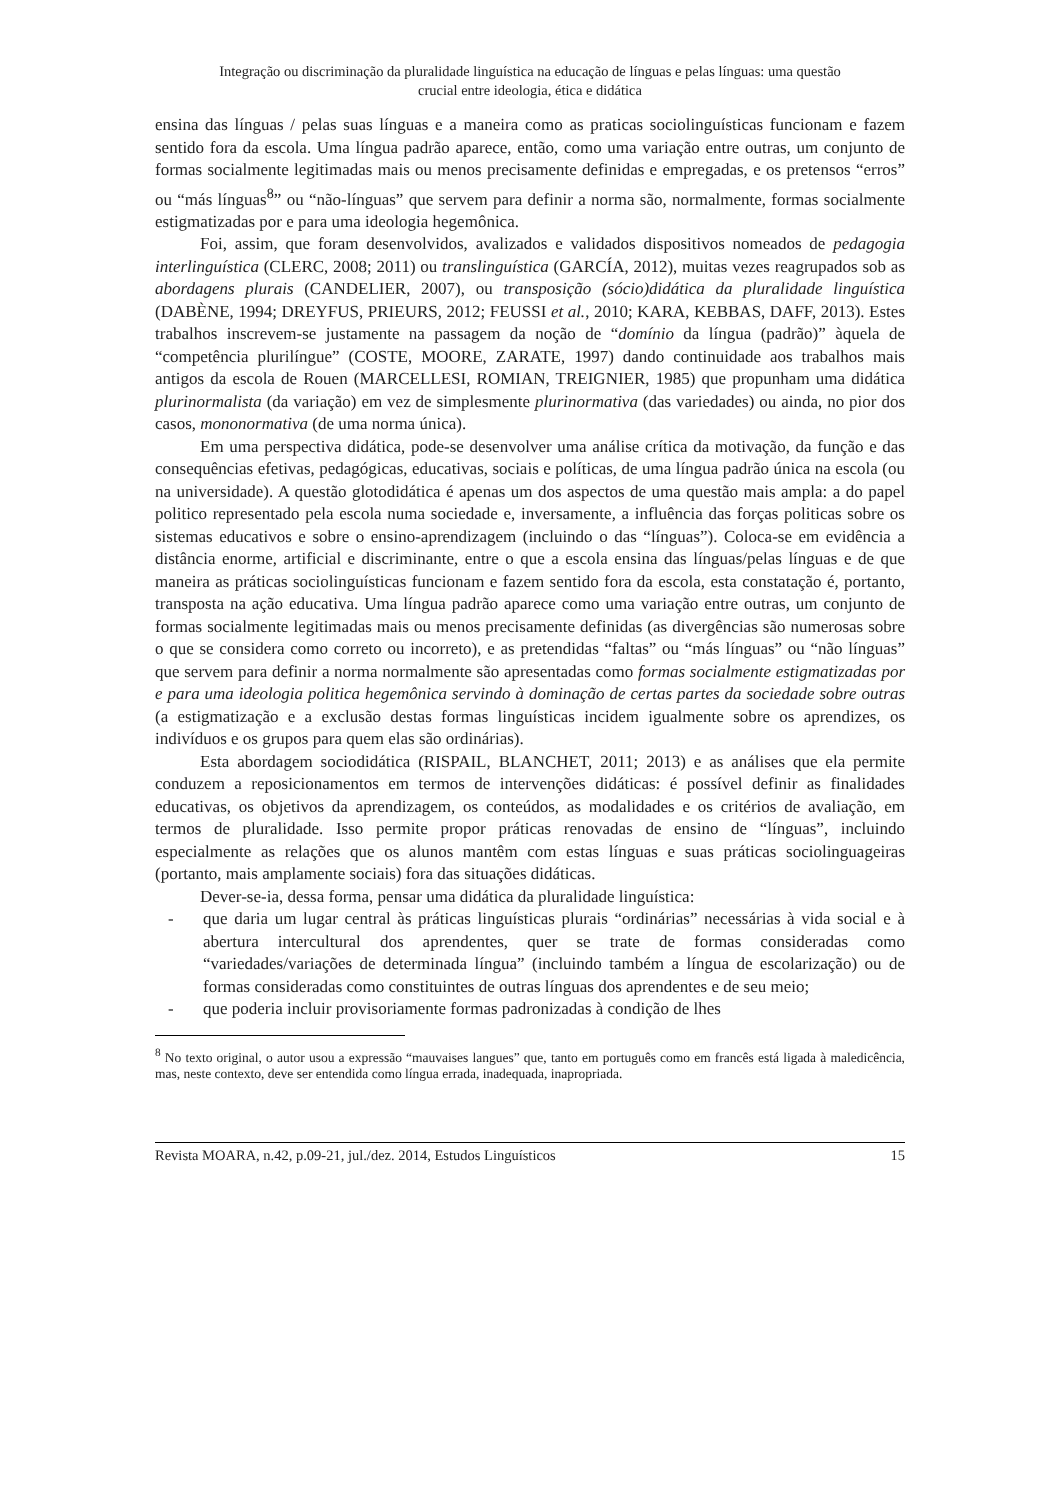Integração ou discriminação da pluralidade linguística na educação de línguas e pelas línguas: uma questão
crucial entre ideologia, ética e didática
ensina das línguas / pelas suas línguas e a maneira como as praticas sociolinguísticas funcionam e fazem sentido fora da escola. Uma língua padrão aparece, então, como uma variação entre outras, um conjunto de formas socialmente legitimadas mais ou menos precisamente definidas e empregadas, e os pretensos “erros” ou “más línguas<sup>8</sup>” ou “não-línguas” que servem para definir a norma são, normalmente, formas socialmente estigmatizadas por e para uma ideologia hegemônica.
Foi, assim, que foram desenvolvidos, avalizados e validados dispositivos nomeados de pedagogia interlinguística (CLERC, 2008; 2011) ou translinguística (GARCÍA, 2012), muitas vezes reagrupados sob as abordagens plurais (CANDELIER, 2007), ou transposição (sócio)didática da pluralidade linguística (DABÈNE, 1994; DREYFUS, PRIEURS, 2012; FEUSSI et al., 2010; KARA, KEBBAS, DAFF, 2013). Estes trabalhos inscrevem-se justamente na passagem da noção de “domínio da língua (padrão)” àquela de “competência plurilíngue” (COSTE, MOORE, ZARATE, 1997) dando continuidade aos trabalhos mais antigos da escola de Rouen (MARCELLESI, ROMIAN, TREIGNIER, 1985) que propunham uma didática plurinormalista (da variação) em vez de simplesmente plurinormativa (das variedades) ou ainda, no pior dos casos, mononormativa (de uma norma única).
Em uma perspectiva didática, pode-se desenvolver uma análise crítica da motivação, da função e das consequências efetivas, pedagógicas, educativas, sociais e políticas, de uma língua padrão única na escola (ou na universidade). A questão glotodidática é apenas um dos aspectos de uma questão mais ampla: a do papel politico representado pela escola numa sociedade e, inversamente, a influência das forças politicas sobre os sistemas educativos e sobre o ensino-aprendizagem (incluindo o das “línguas”). Coloca-se em evidência a distância enorme, artificial e discriminante, entre o que a escola ensina das línguas/pelas línguas e de que maneira as práticas sociolinguísticas funcionam e fazem sentido fora da escola, esta constatação é, portanto, transposta na ação educativa. Uma língua padrão aparece como uma variação entre outras, um conjunto de formas socialmente legitimadas mais ou menos precisamente definidas (as divergências são numerosas sobre o que se considera como correto ou incorreto), e as pretendidas “faltas” ou “más línguas” ou “não línguas” que servem para definir a norma normalmente são apresentadas como formas socialmente estigmatizadas por e para uma ideologia politica hegemônica servindo à dominação de certas partes da sociedade sobre outras (a estigmatização e a exclusão destas formas linguísticas incidem igualmente sobre os aprendizes, os indivíduos e os grupos para quem elas são ordinárias).
Esta abordagem sociodidática (RISPAIL, BLANCHET, 2011; 2013) e as análises que ela permite conduzem a reposicionamentos em termos de intervenções didáticas: é possível definir as finalidades educativas, os objetivos da aprendizagem, os conteúdos, as modalidades e os critérios de avaliação, em termos de pluralidade. Isso permite propor práticas renovadas de ensino de “línguas”, incluindo especialmente as relações que os alunos mantêm com estas línguas e suas práticas sociolinguageiras (portanto, mais amplamente sociais) fora das situações didáticas.
Dever-se-ia, dessa forma, pensar uma didática da pluralidade linguística:
- que daria um lugar central às práticas linguísticas plurais “ordinárias” necessárias à vida social e à abertura intercultural dos aprendentes, quer se trate de formas consideradas como “variedades/variações de determinada língua” (incluindo também a língua de escolarização) ou de formas consideradas como constituintes de outras línguas dos aprendentes e de seu meio;
- que poderia incluir provisoriamente formas padronizadas à condição de lhes
<sup>8</sup> No texto original, o autor usou a expressão “mauvaises langues” que, tanto em português como em francês está ligada à maledicência, mas, neste contexto, deve ser entendida como língua errada, inadequada, inapropriada.
Revista MOARA, n.42, p.09-21, jul./dez. 2014, Estudos Linguísticos 15